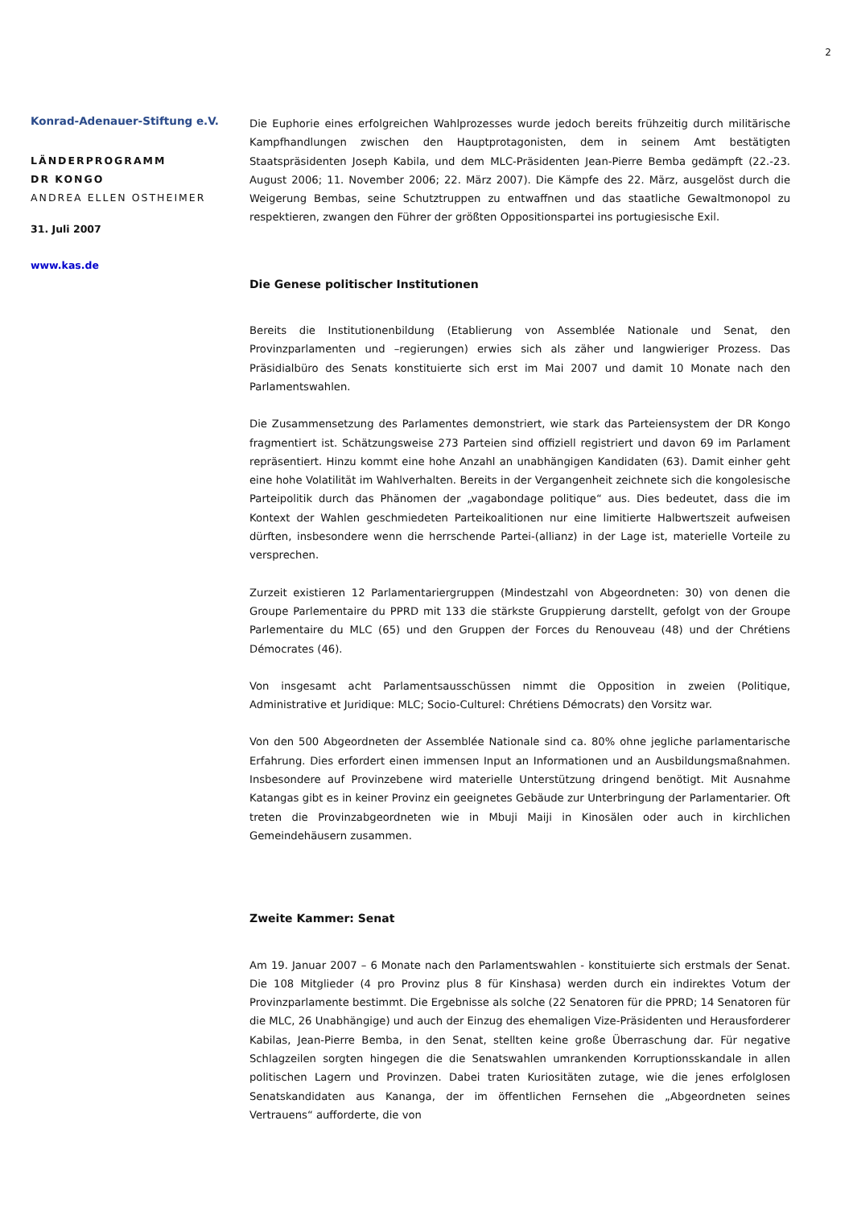2
Konrad-Adenauer-Stiftung e.V.
LÄNDERPROGRAMM
DR KONGO
ANDREA ELLEN OSTHEIMER
31. Juli 2007
www.kas.de
Die Euphorie eines erfolgreichen Wahlprozesses wurde jedoch bereits frühzeitig durch militärische Kampfhandlungen zwischen den Hauptprotagonisten, dem in seinem Amt bestätigten Staatspräsidenten Joseph Kabila, und dem MLC-Präsidenten Jean-Pierre Bemba gedämpft (22.-23. August 2006; 11. November 2006; 22. März 2007). Die Kämpfe des 22. März, ausgelöst durch die Weigerung Bembas, seine Schutztruppen zu entwaffnen und das staatliche Gewaltmonopol zu respektieren, zwangen den Führer der größten Oppositionspartei ins portugiesische Exil.
Die Genese politischer Institutionen
Bereits die Institutionenbildung (Etablierung von Assemblée Nationale und Senat, den Provinzparlamenten und –regierungen) erwies sich als zäher und langwieriger Prozess. Das Präsidialbüro des Senats konstituierte sich erst im Mai 2007 und damit 10 Monate nach den Parlamentswahlen.
Die Zusammensetzung des Parlamentes demonstriert, wie stark das Parteiensystem der DR Kongo fragmentiert ist. Schätzungsweise 273 Parteien sind offiziell registriert und davon 69 im Parlament repräsentiert. Hinzu kommt eine hohe Anzahl an unabhängigen Kandidaten (63). Damit einher geht eine hohe Volatilität im Wahlverhalten. Bereits in der Vergangenheit zeichnete sich die kongolesische Parteipolitik durch das Phänomen der „vagabondage politique“ aus. Dies bedeutet, dass die im Kontext der Wahlen geschmiedeten Parteikoalitionen nur eine limitierte Halbwertszeit aufweisen dürften, insbesondere wenn die herrschende Partei-(allianz) in der Lage ist, materielle Vorteile zu versprechen.
Zurzeit existieren 12 Parlamentariergruppen (Mindestzahl von Abgeordneten: 30) von denen die Groupe Parlementaire du PPRD mit 133 die stärkste Gruppierung darstellt, gefolgt von der Groupe Parlementaire du MLC (65) und den Gruppen der Forces du Renouveau (48) und der Chrétiens Démocrates (46).
Von insgesamt acht Parlamentsausschüssen nimmt die Opposition in zweien (Politique, Administrative et Juridique: MLC; Socio-Culturel: Chrétiens Démocrats) den Vorsitz war.
Von den 500 Abgeordneten der Assemblée Nationale sind ca. 80% ohne jegliche parlamentarische Erfahrung. Dies erfordert einen immensen Input an Informationen und an Ausbildungsmaßnahmen. Insbesondere auf Provinzebene wird materielle Unterstützung dringend benötigt. Mit Ausnahme Katangas gibt es in keiner Provinz ein geeignetes Gebäude zur Unterbringung der Parlamentarier. Oft treten die Provinzabgeordneten wie in Mbuji Maiji in Kinosälen oder auch in kirchlichen Gemeindehäusern zusammen.
Zweite Kammer: Senat
Am 19. Januar 2007 – 6 Monate nach den Parlamentswahlen - konstituierte sich erstmals der Senat. Die 108 Mitglieder (4 pro Provinz plus 8 für Kinshasa) werden durch ein indirektes Votum der Provinzparlamente bestimmt. Die Ergebnisse als solche (22 Senatoren für die PPRD; 14 Senatoren für die MLC, 26 Unabhängige) und auch der Einzug des ehemaligen Vize-Präsidenten und Herausforderer Kabilas, Jean-Pierre Bemba, in den Senat, stellten keine große Überraschung dar. Für negative Schlagzeilen sorgten hingegen die die Senatswahlen umrankenden Korruptionsskandale in allen politischen Lagern und Provinzen. Dabei traten Kuriositäten zutage, wie die jenes erfolglosen Senatskandidaten aus Kananga, der im öffentlichen Fernsehen die „Abgeordneten seines Vertrauens“ aufforderte, die von